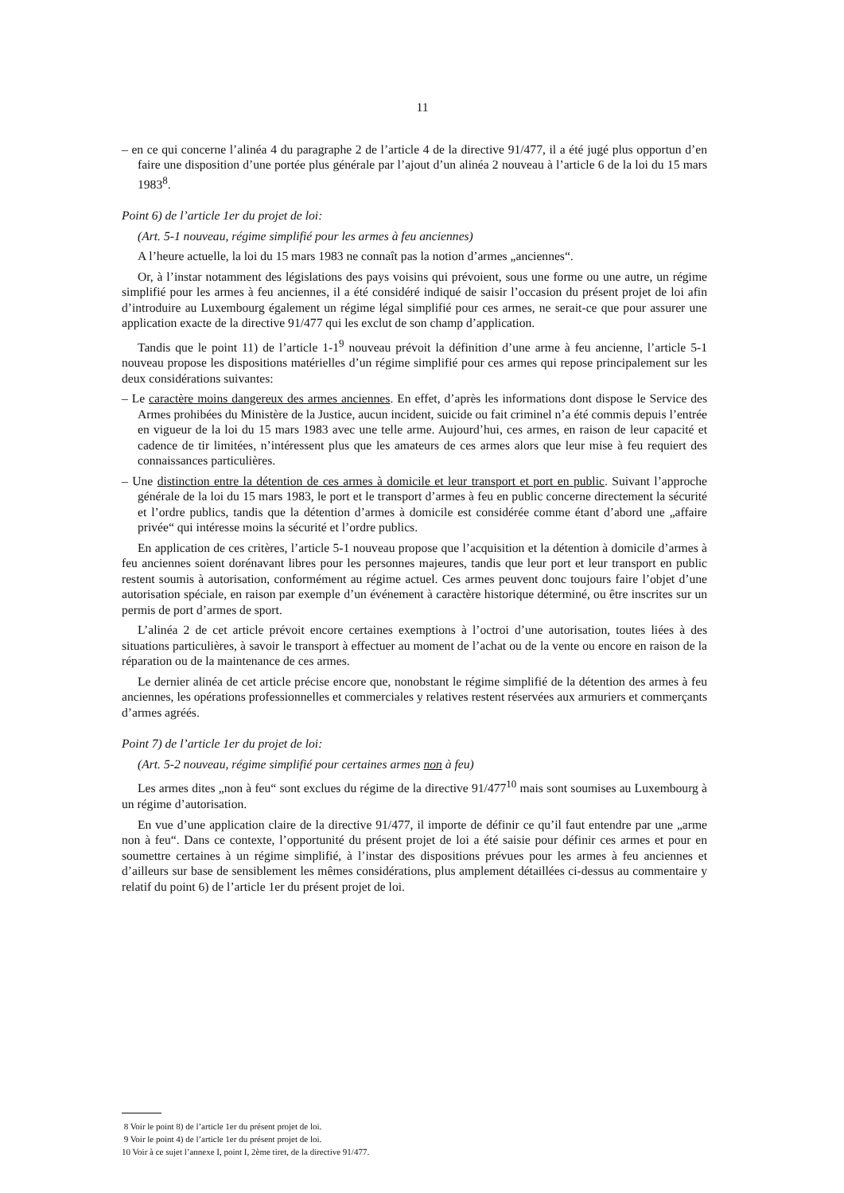11
– en ce qui concerne l’alinéa 4 du paragraphe 2 de l’article 4 de la directive 91/477, il a été jugé plus opportun d’en faire une disposition d’une portée plus générale par l’ajout d’un alinéa 2 nouveau à l’article 6 de la loi du 15 mars 1983<sup>8</sup>.
Point 6) de l’article 1er du projet de loi:
(Art. 5-1 nouveau, régime simplifié pour les armes à feu anciennes)
A l’heure actuelle, la loi du 15 mars 1983 ne connaît pas la notion d’armes „anciennes“.
Or, à l’instar notamment des législations des pays voisins qui prévoient, sous une forme ou une autre, un régime simplifié pour les armes à feu anciennes, il a été considéré indiqué de saisir l’occasion du présent projet de loi afin d’introduire au Luxembourg également un régime légal simplifié pour ces armes, ne serait-ce que pour assurer une application exacte de la directive 91/477 qui les exclut de son champ d’application.
Tandis que le point 11) de l’article 1-1<sup>9</sup> nouveau prévoit la définition d’une arme à feu ancienne, l’article 5-1 nouveau propose les dispositions matérielles d’un régime simplifié pour ces armes qui repose principalement sur les deux considérations suivantes:
– Le caractère moins dangereux des armes anciennes. En effet, d’après les informations dont dispose le Service des Armes prohibées du Ministère de la Justice, aucun incident, suicide ou fait criminel n’a été commis depuis l’entrée en vigueur de la loi du 15 mars 1983 avec une telle arme. Aujourd’hui, ces armes, en raison de leur capacité et cadence de tir limitées, n’intéressent plus que les amateurs de ces armes alors que leur mise à feu requiert des connaissances particulières.
– Une distinction entre la détention de ces armes à domicile et leur transport et port en public. Suivant l’approche générale de la loi du 15 mars 1983, le port et le transport d’armes à feu en public concerne directement la sécurité et l’ordre publics, tandis que la détention d’armes à domicile est considérée comme étant d’abord une „affaire privée“ qui intéresse moins la sécurité et l’ordre publics.
En application de ces critères, l’article 5-1 nouveau propose que l’acquisition et la détention à domicile d’armes à feu anciennes soient dorénavant libres pour les personnes majeures, tandis que leur port et leur transport en public restent soumis à autorisation, conformément au régime actuel. Ces armes peuvent donc toujours faire l’objet d’une autorisation spéciale, en raison par exemple d’un événement à caractère historique déterminé, ou être inscrites sur un permis de port d’armes de sport.
L’alinéa 2 de cet article prévoit encore certaines exemptions à l’octroi d’une autorisation, toutes liées à des situations particulières, à savoir le transport à effectuer au moment de l’achat ou de la vente ou encore en raison de la réparation ou de la maintenance de ces armes.
Le dernier alinéa de cet article précise encore que, nonobstant le régime simplifié de la détention des armes à feu anciennes, les opérations professionnelles et commerciales y relatives restent réservées aux armuriers et commerçants d’armes agréés.
Point 7) de l’article 1er du projet de loi:
(Art. 5-2 nouveau, régime simplifié pour certaines armes non à feu)
Les armes dites „non à feu“ sont exclues du régime de la directive 91/477<sup>10</sup> mais sont soumises au Luxembourg à un régime d’autorisation.
En vue d’une application claire de la directive 91/477, il importe de définir ce qu’il faut entendre par une „arme non à feu“. Dans ce contexte, l’opportunité du présent projet de loi a été saisie pour définir ces armes et pour en soumettre certaines à un régime simplifié, à l’instar des dispositions prévues pour les armes à feu anciennes et d’ailleurs sur base de sensiblement les mêmes considérations, plus amplement détaillées ci-dessus au commentaire y relatif du point 6) de l’article 1er du présent projet de loi.
8 Voir le point 8) de l’article 1er du présent projet de loi.
9 Voir le point 4) de l’article 1er du présent projet de loi.
10 Voir à ce sujet l’annexe I, point I, 2ème tiret, de la directive 91/477.